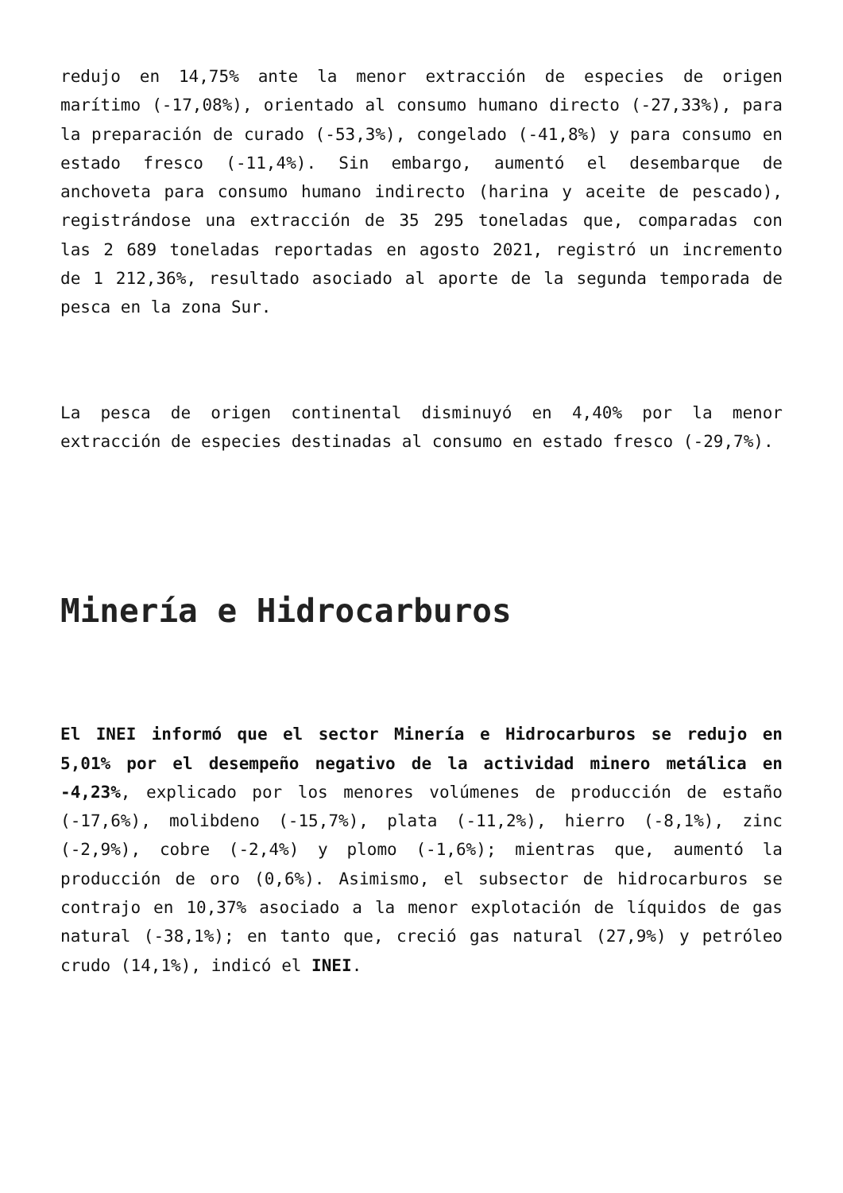redujo en 14,75% ante la menor extracción de especies de origen marítimo (-17,08%), orientado al consumo humano directo (-27,33%), para la preparación de curado (-53,3%), congelado (-41,8%) y para consumo en estado fresco (-11,4%). Sin embargo, aumentó el desembarque de anchoveta para consumo humano indirecto (harina y aceite de pescado), registrándose una extracción de 35 295 toneladas que, comparadas con las 2 689 toneladas reportadas en agosto 2021, registró un incremento de 1 212,36%, resultado asociado al aporte de la segunda temporada de pesca en la zona Sur.
La pesca de origen continental disminuyó en 4,40% por la menor extracción de especies destinadas al consumo en estado fresco (-29,7%).
Minería e Hidrocarburos
El INEI informó que el sector Minería e Hidrocarburos se redujo en 5,01% por el desempeño negativo de la actividad minero metálica en -4,23%, explicado por los menores volúmenes de producción de estaño (-17,6%), molibdeno (-15,7%), plata (-11,2%), hierro (-8,1%), zinc (-2,9%), cobre (-2,4%) y plomo (-1,6%); mientras que, aumentó la producción de oro (0,6%). Asimismo, el subsector de hidrocarburos se contrajo en 10,37% asociado a la menor explotación de líquidos de gas natural (-38,1%); en tanto que, creció gas natural (27,9%) y petróleo crudo (14,1%), indicó el INEI.